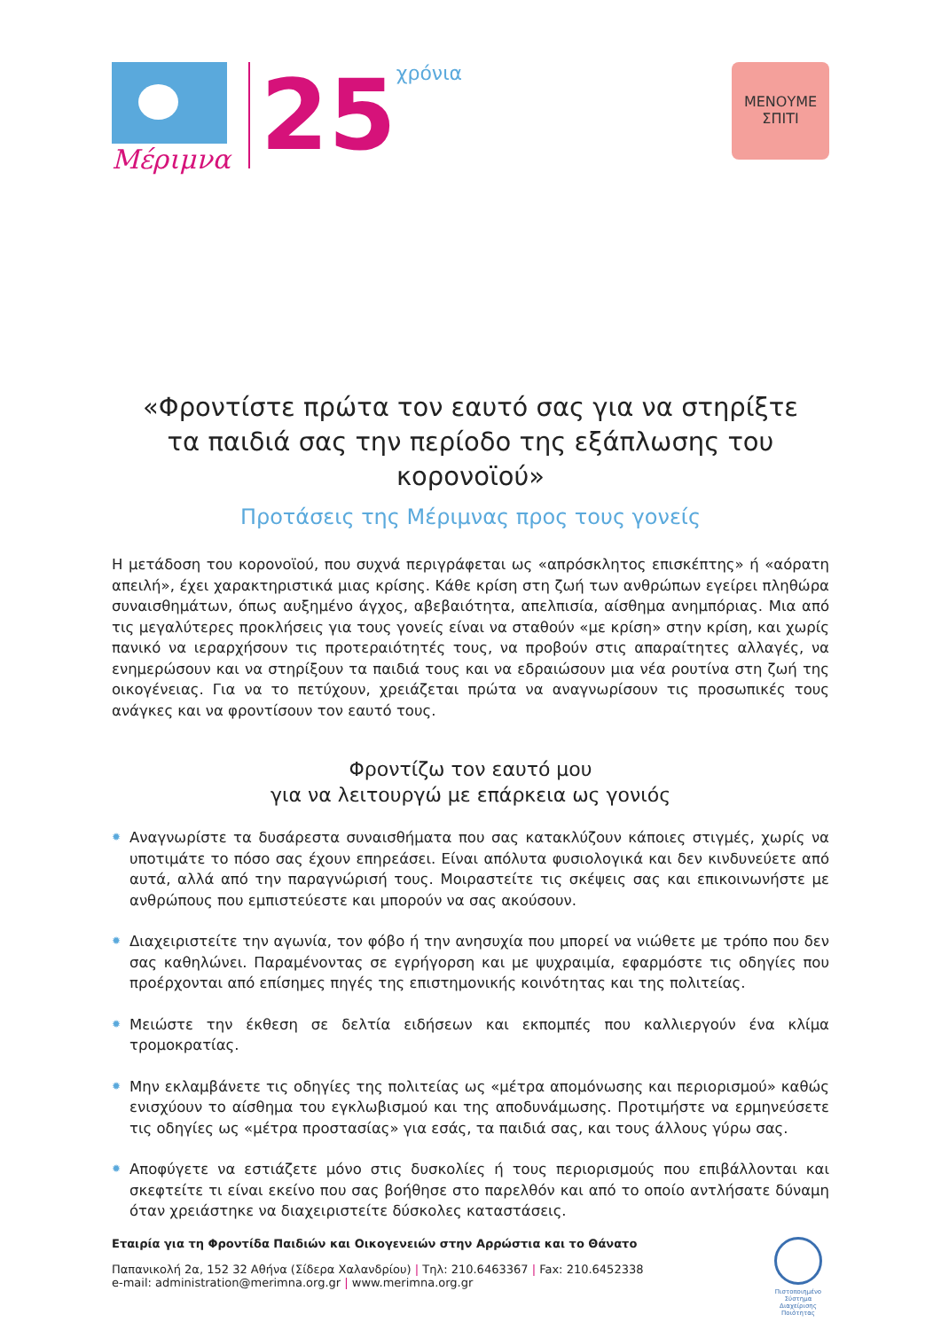Μέριμνα
25
χρόνια
ΜΕΝΟΥΜΕ
ΣΠΙΤΙ
«Φροντίστε πρώτα τον εαυτό σας για να στηρίξτε
τα παιδιά σας την περίοδο της εξάπλωσης του κορονοϊού»
Προτάσεις της Μέριμνας προς τους γονείς
Η μετάδοση του κορονοϊού, που συχνά περιγράφεται ως «απρόσκλητος επισκέπτης» ή «αόρατη απειλή», έχει χαρακτηριστικά μιας κρίσης. Κάθε κρίση στη ζωή των ανθρώπων εγείρει πληθώρα συναισθημάτων, όπως αυξημένο άγχος, αβεβαιότητα, απελπισία, αίσθημα ανημπόριας. Μια από τις μεγαλύτερες προκλήσεις για τους γονείς είναι να σταθούν «με κρίση» στην κρίση, και χωρίς πανικό να ιεραρχήσουν τις προτεραιότητές τους, να προβούν στις απαραίτητες αλλαγές, να ενημερώσουν και να στηρίξουν τα παιδιά τους και να εδραιώσουν μια νέα ρουτίνα στη ζωή της οικογένειας. Για να το πετύχουν, χρειάζεται πρώτα να αναγνωρίσουν τις προσωπικές τους ανάγκες και να φροντίσουν τον εαυτό τους.
Φροντίζω τον εαυτό μου
για να λειτουργώ με επάρκεια ως γονιός
✹ Αναγνωρίστε τα δυσάρεστα συναισθήματα που σας κατακλύζουν κάποιες στιγμές, χωρίς να υποτιμάτε το πόσο σας έχουν επηρεάσει. Είναι απόλυτα φυσιολογικά και δεν κινδυνεύετε από αυτά, αλλά από την παραγνώρισή τους. Μοιραστείτε τις σκέψεις σας και επικοινωνήστε με ανθρώπους που εμπιστεύεστε και μπορούν να σας ακούσουν.
✹ Διαχειριστείτε την αγωνία, τον φόβο ή την ανησυχία που μπορεί να νιώθετε με τρόπο που δεν σας καθηλώνει. Παραμένοντας σε εγρήγορση και με ψυχραιμία, εφαρμόστε τις οδηγίες που προέρχονται από επίσημες πηγές της επιστημονικής κοινότητας και της πολιτείας.
✹ Μειώστε την έκθεση σε δελτία ειδήσεων και εκπομπές που καλλιεργούν ένα κλίμα τρομοκρατίας.
✹ Μην εκλαμβάνετε τις οδηγίες της πολιτείας ως «μέτρα απομόνωσης και περιορισμού» καθώς ενισχύουν το αίσθημα του εγκλωβισμού και της αποδυνάμωσης. Προτιμήστε να ερμηνεύσετε τις οδηγίες ως «μέτρα προστασίας» για εσάς, τα παιδιά σας, και τους άλλους γύρω σας.
✹ Αποφύγετε να εστιάζετε μόνο στις δυσκολίες ή τους περιορισμούς που επιβάλλονται και σκεφτείτε τι είναι εκείνο που σας βοήθησε στο παρελθόν και από το οποίο αντλήσατε δύναμη όταν χρειάστηκε να διαχειριστείτε δύσκολες καταστάσεις.
Εταιρία για τη Φροντίδα Παιδιών και Οικογενειών στην Αρρώστια και το Θάνατο
Παπανικολή 2α, 152 32 Αθήνα (Σίδερα Χαλανδρίου) | Τηλ: 210.6463367 | Fax: 210.6452338
e-mail: administration@merimna.org.gr | www.merimna.org.gr
Πιστοποιημένο Σύστημα Διαχείρισης Ποιότητας